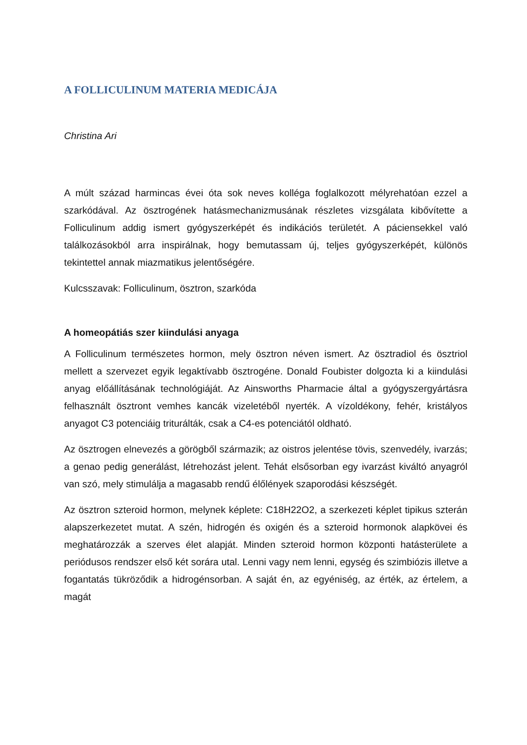A FOLLICULINUM MATERIA MEDICÁJA
Christina Ari
A múlt század harmincas évei óta sok neves kolléga foglalkozott mélyrehatóan ezzel a szarkódával. Az ösztrogének hatásmechanizmusának részletes vizsgálata kibővítette a Folliculinum addig ismert gyógyszerképét és indikációs területét. A páciensekkel való találkozásokból arra inspirálnak, hogy bemutassam új, teljes gyógyszerképét, különös tekintettel annak miazmatikus jelentőségére.
Kulcsszavak: Folliculinum, ösztron, szarkóda
A homeopátiás szer kiindulási anyaga
A Folliculinum természetes hormon, mely ösztron néven ismert. Az ösztradiol és ösztriol mellett a szervezet egyik legaktívabb ösztrogéne. Donald Foubister dolgozta ki a kiindulási anyag előállításának technológiáját. Az Ainsworths Pharmacie által a gyógyszergyártásra felhasznált ösztront vemhes kancák vizeletéből nyerték. A vízoldékony, fehér, kristályos anyagot C3 potenciáig triturálták, csak a C4-es potenciától oldható.
Az ösztrogen elnevezés a görögből származik; az oistros jelentése tövis, szenvedély, ivarzás; a genao pedig generálást, létrehozást jelent. Tehát elsősorban egy ivarzást kiváltó anyagról van szó, mely stimulálja a magasabb rendű élőlények szaporodási készségét.
Az ösztron szteroid hormon, melynek képlete: C18H22O2, a szerkezeti képlet tipikus szterán alapszerkezetet mutat. A szén, hidrogén és oxigén és a szteroid hormonok alapkövei és meghatározzák a szerves élet alapját. Minden szteroid hormon központi hatásterülete a periódusos rendszer első két sorára utal. Lenni vagy nem lenni, egység és szimbiózis illetve a fogantatás tükröződik a hidrogénsorban. A saját én, az egyéniség, az érték, az értelem, a magát